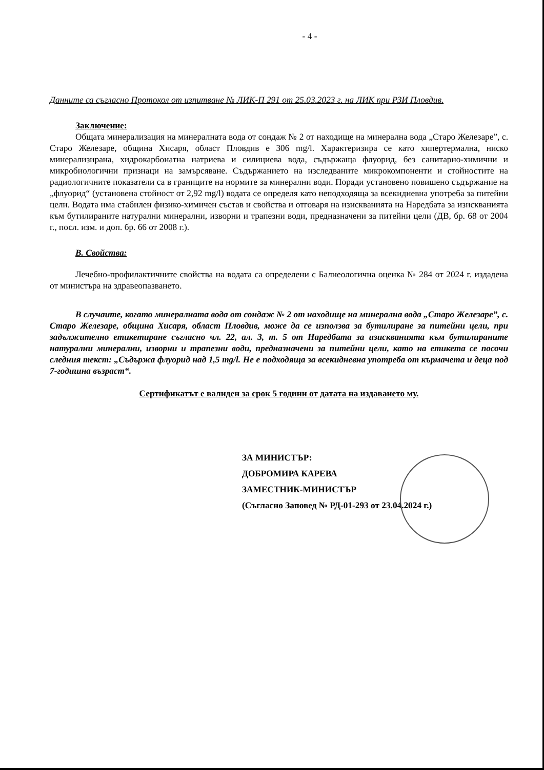- 4 -
Данните са съгласно Протокол от изпитване № ЛИК-П 291 от 25.03.2023 г. на ЛИК при РЗИ Пловдив.
Заключение:
Общата минерализация на минералната вода от сондаж № 2 от находище на минерална вода „Старо Железаре”, с. Старо Железаре, община Хисаря, област Пловдив е 306 mg/l. Характеризира се като хипертермална, ниско минерализирана, хидрокарбонатна натриева и силициева вода, съдържаща флуорид, без санитарно-химични и микробиологични признаци на замърсяване. Съдържанието на изследваните микрокомпоненти и стойностите на радиологичните показатели са в границите на нормите за минерални води. Поради установено повишено съдържание на „флуорид“ (установена стойност от 2,92 mg/l) водата се определя като неподходяща за всекидневна употреба за питейни цели. Водата има стабилен физико-химичен състав и свойства и отговаря на изискванията на Наредбата за изискванията към бутилираните натурални минерални, изворни и трапезни води, предназначени за питейни цели (ДВ, бр. 68 от 2004 г., посл. изм. и доп. бр. 66 от 2008 г.).
В. Свойства:
Лечебно-профилактичните свойства на водата са определени с Балнеологична оценка № 284 от 2024 г. издадена от министъра на здравеопазването.
В случаите, когато минералната вода от сондаж № 2 от находище на минерална вода „Старо Железаре”, с. Старо Железаре, община Хисаря, област Пловдив, може да се използва за бутилиране за питейни цели, при задължително етикетиране съгласно чл. 22, ал. 3, т. 5 от Наредбата за изискванията към бутилираните натурални минерални, изворни и трапезни води, предназначени за питейни цели, като на етикета се посочи следния текст: „Съдържа флуорид над 1,5 mg/l. Не е подходяща за всекидневна употреба от кърмачета и деца под 7-годишна възраст“.
Сертификатът е валиден за срок 5 години от датата на издаването му.
ЗА МИНИСТЪР:
ДОБРОМИРА КАРЕВА
ЗАМЕСТНИК-МИНИСТЪР
(Съгласно Заповед № РД-01-293 от 23.04.2024 г.)